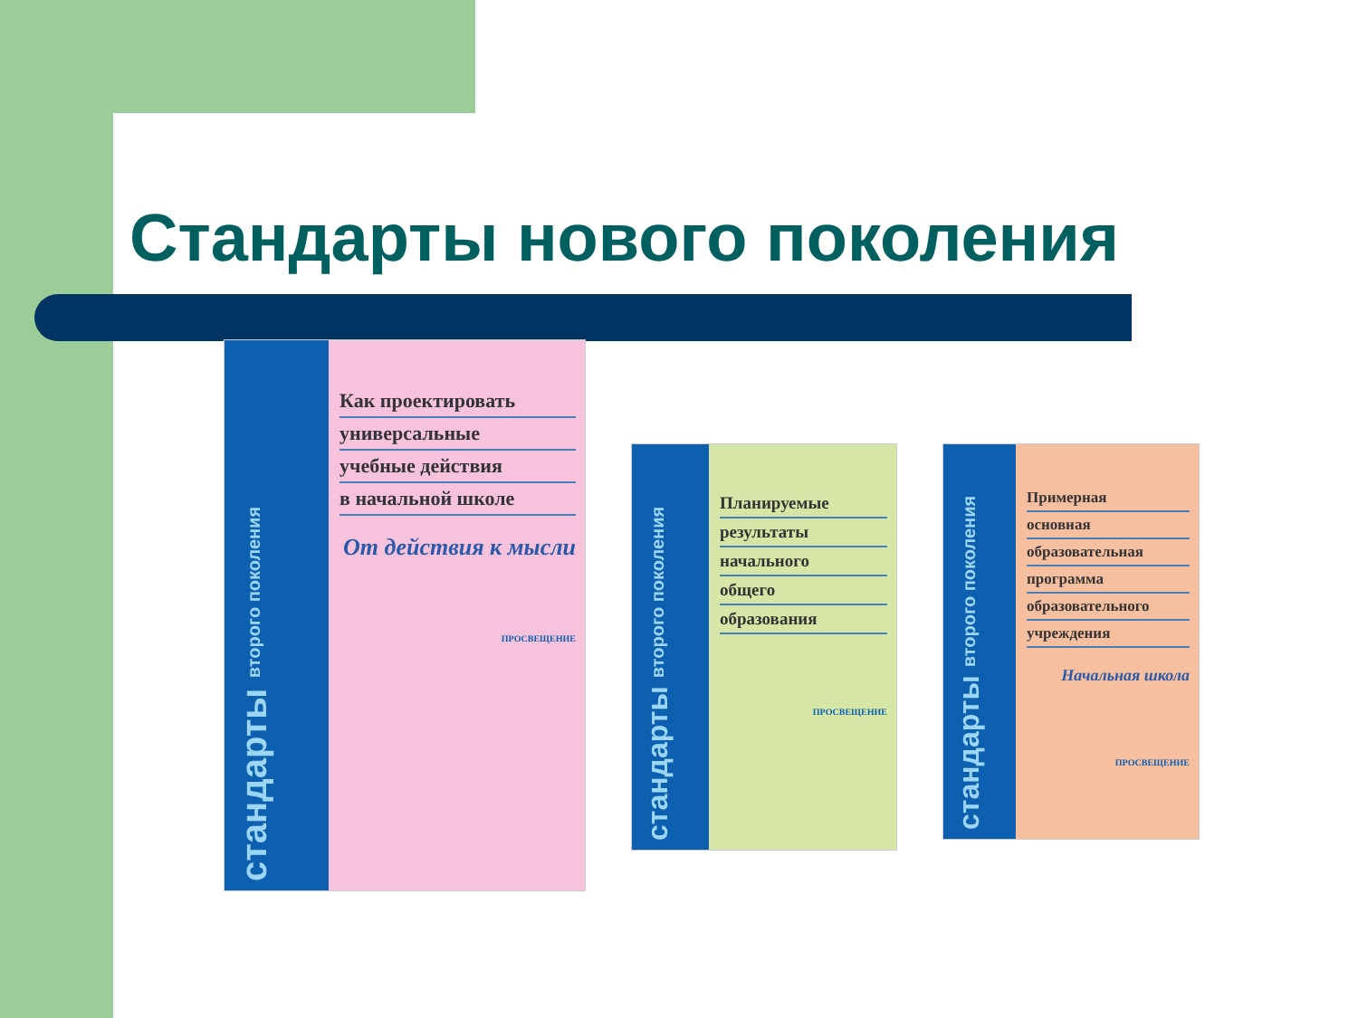Стандарты нового поколения
стандарты второго поколения
Как проектировать
универсальные
учебные действия
в начальной школе
От действия к мысли
ПРОСВЕЩЕНИЕ
стандарты второго поколения
Планируемые
результаты
начального
общего
образования
ПРОСВЕЩЕНИЕ
стандарты второго поколения
Примерная
основная
образовательная
программа
образовательного
учреждения
Начальная школа
ПРОСВЕЩЕНИЕ